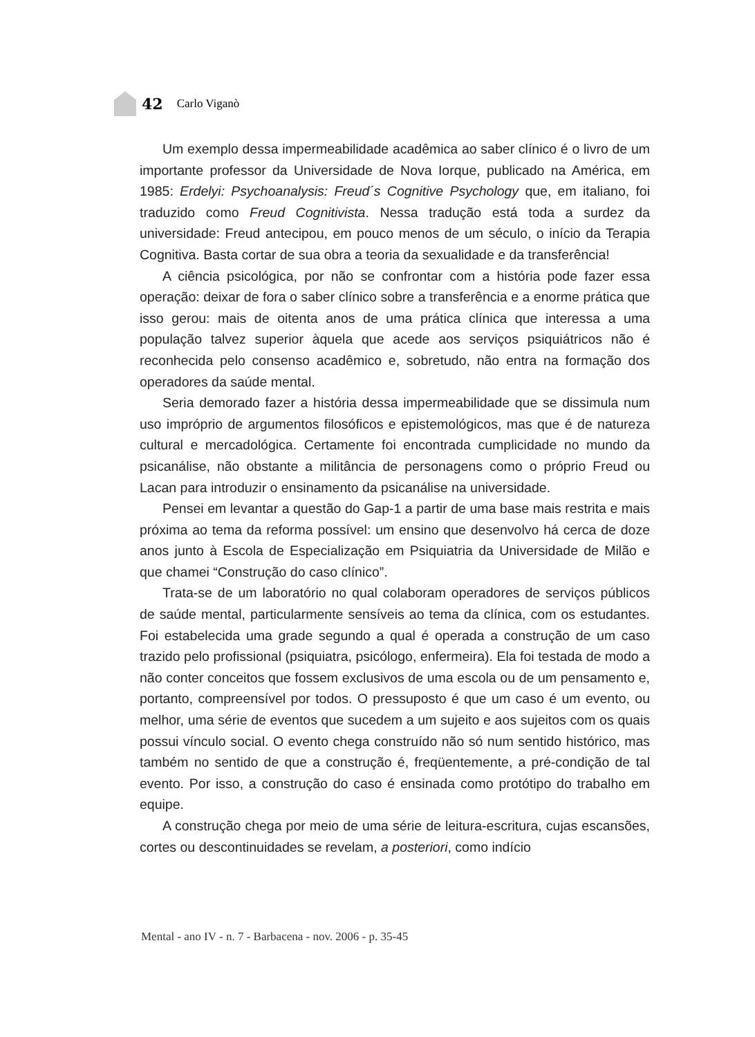42 Carlo Viganò
Um exemplo dessa impermeabilidade acadêmica ao saber clínico é o livro de um importante professor da Universidade de Nova Iorque, publicado na América, em 1985: Erdelyi: Psychoanalysis: Freud´s Cognitive Psychology que, em italiano, foi traduzido como Freud Cognitivista. Nessa tradução está toda a surdez da universidade: Freud antecipou, em pouco menos de um século, o início da Terapia Cognitiva. Basta cortar de sua obra a teoria da sexualidade e da transferência!
A ciência psicológica, por não se confrontar com a história pode fazer essa operação: deixar de fora o saber clínico sobre a transferência e a enorme prática que isso gerou: mais de oitenta anos de uma prática clínica que interessa a uma população talvez superior àquela que acede aos serviços psiquiátricos não é reconhecida pelo consenso acadêmico e, sobretudo, não entra na formação dos operadores da saúde mental.
Seria demorado fazer a história dessa impermeabilidade que se dissimula num uso impróprio de argumentos filosóficos e epistemológicos, mas que é de natureza cultural e mercadológica. Certamente foi encontrada cumplicidade no mundo da psicanálise, não obstante a militância de personagens como o próprio Freud ou Lacan para introduzir o ensinamento da psicanálise na universidade.
Pensei em levantar a questão do Gap-1 a partir de uma base mais restrita e mais próxima ao tema da reforma possível: um ensino que desenvolvo há cerca de doze anos junto à Escola de Especialização em Psiquiatria da Universidade de Milão e que chamei “Construção do caso clínico”.
Trata-se de um laboratório no qual colaboram operadores de serviços públicos de saúde mental, particularmente sensíveis ao tema da clínica, com os estudantes. Foi estabelecida uma grade segundo a qual é operada a construção de um caso trazido pelo profissional (psiquiatra, psicólogo, enfermeira). Ela foi testada de modo a não conter conceitos que fossem exclusivos de uma escola ou de um pensamento e, portanto, compreensível por todos. O pressuposto é que um caso é um evento, ou melhor, uma série de eventos que sucedem a um sujeito e aos sujeitos com os quais possui vínculo social. O evento chega construído não só num sentido histórico, mas também no sentido de que a construção é, freqüentemente, a pré-condição de tal evento. Por isso, a construção do caso é ensinada como protótipo do trabalho em equipe.
A construção chega por meio de uma série de leitura-escritura, cujas escansões, cortes ou descontinuidades se revelam, a posteriori, como indício
Mental - ano IV - n. 7 - Barbacena - nov. 2006 - p. 35-45